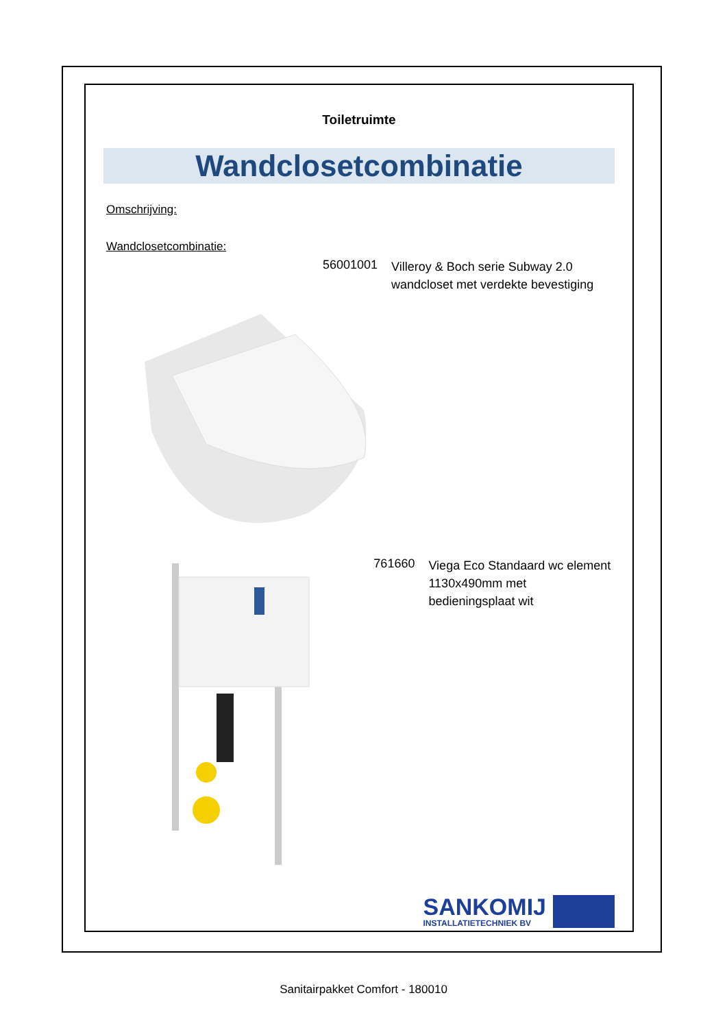Toiletruimte
Wandclosetcombinatie
Omschrijving:
Wandclosetcombinatie:
56001001
Villeroy & Boch serie Subway 2.0
wandcloset met verdekte bevestiging
761660
Viega Eco Standaard wc element
1130x490mm met bedieningsplaat wit
SANKOMIJ
INSTALLATIETECHNIEK BV
Sanitairpakket Comfort - 180010